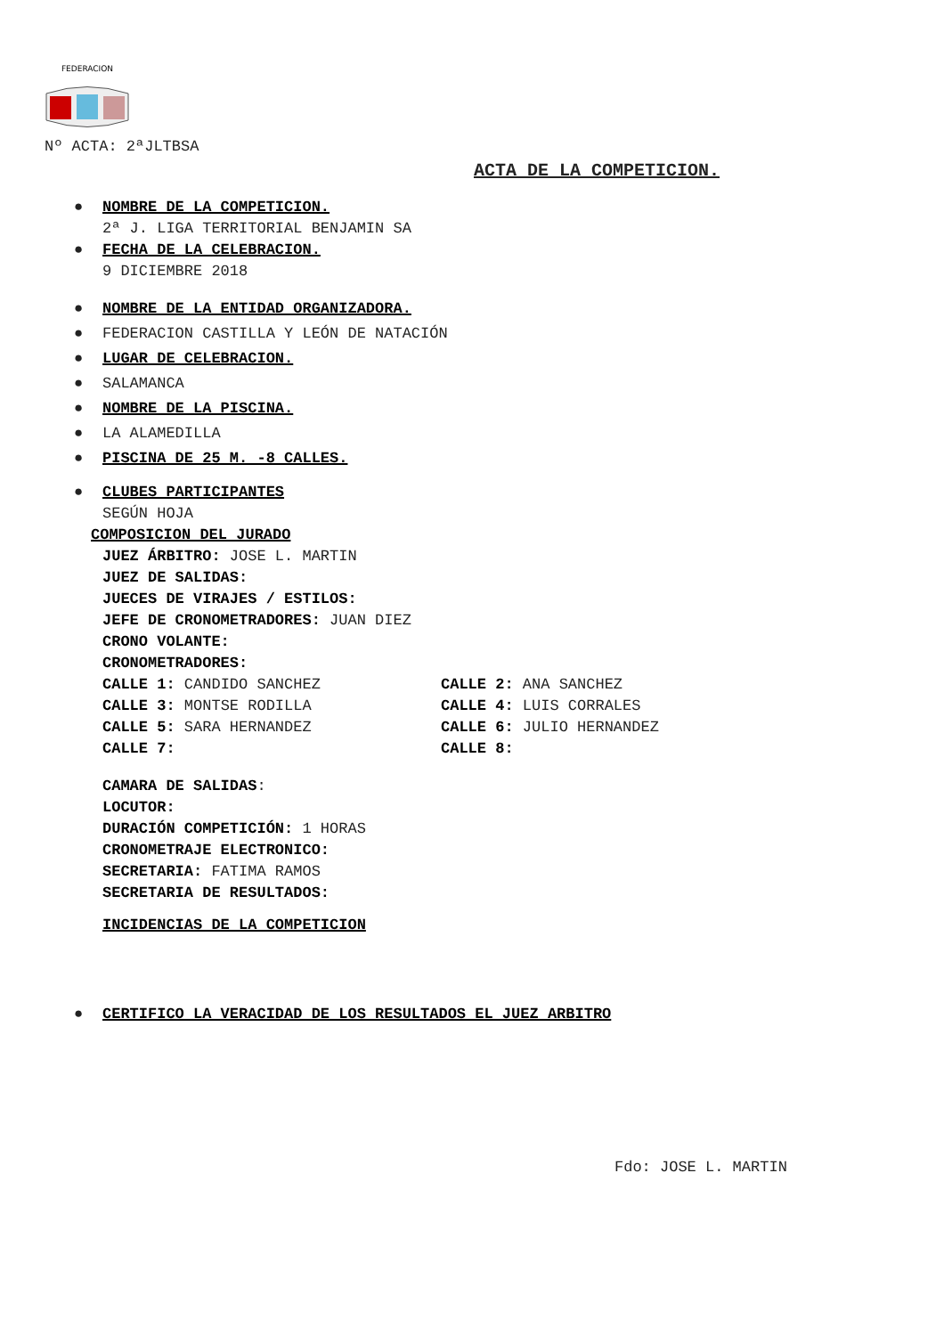FEDERACION
Nº ACTA: 2ªJLTBSA
ACTA DE LA COMPETICION.
● NOMBRE DE LA COMPETICION.
2ª J. LIGA TERRITORIAL BENJAMIN SA
● FECHA DE LA CELEBRACION.
9 DICIEMBRE 2018
● NOMBRE DE LA ENTIDAD ORGANIZADORA.
● FEDERACION CASTILLA Y LEÓN DE NATACIÓN
● LUGAR DE CELEBRACION.
● SALAMANCA
● NOMBRE DE LA PISCINA.
● LA ALAMEDILLA
● PISCINA DE 25 M. -8 CALLES.
● CLUBES PARTICIPANTES
SEGÚN HOJA
COMPOSICION DEL JURADO
JUEZ ÁRBITRO: JOSE L. MARTIN
JUEZ DE SALIDAS:
JUECES DE VIRAJES / ESTILOS:
JEFE DE CRONOMETRADORES: JUAN DIEZ
CRONO VOLANTE:
CRONOMETRADORES:
CALLE 1: CANDIDO SANCHEZ CALLE 2: ANA SANCHEZ
CALLE 3: MONTSE RODILLA CALLE 4: LUIS CORRALES
CALLE 5: SARA HERNANDEZ CALLE 6: JULIO HERNANDEZ
CALLE 7: CALLE 8:
CAMARA DE SALIDAS:
LOCUTOR:
DURACIÓN COMPETICIÓN: 1 HORAS
CRONOMETRAJE ELECTRONICO:
SECRETARIA: FATIMA RAMOS
SECRETARIA DE RESULTADOS:
INCIDENCIAS DE LA COMPETICION
● CERTIFICO LA VERACIDAD DE LOS RESULTADOS EL JUEZ ARBITRO
Fdo: JOSE L. MARTIN